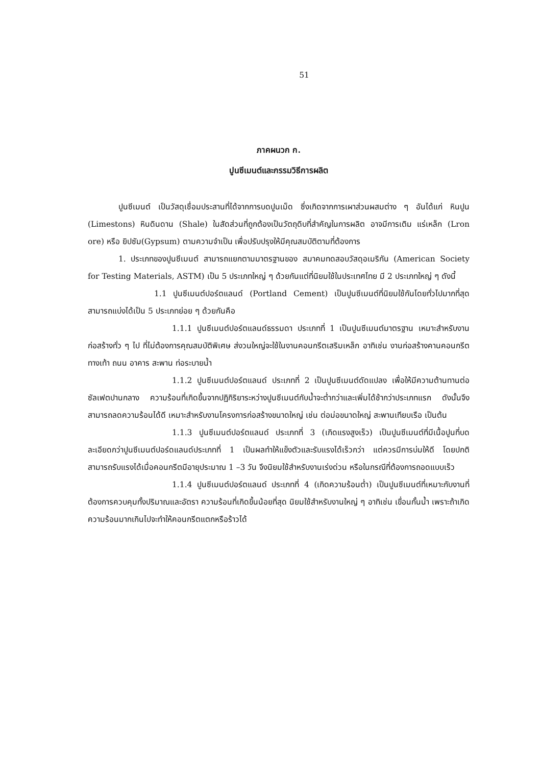51
ภาคผนวก ก.
ปูนซีเมนต์และกรรมวิธีการผลิต
ปูนซีเมนต์ เป็นวัสดุเชื่อมประสานที่ได้จากการบดปูนเม็ด ซึ่งเกิดจากการเผาส่วนผสมต่าง ๆ อันได้แก่ หินปูน (Limestons) หินดินดาน (Shale) ในสัดส่วนที่ถูกต้องเป็นวัตถุดิบที่สำคัญในการผลิต อาจมีการเติม แร่เหล็ก (Lron ore) หรือ ยิปซัม(Gypsum) ตามความจำเป็น เพื่อปรับปรุงให้มีคุณสมบัติตามที่ต้องการ
1. ประเภทของปูนซีเมนต์ สามารถแยกตามมาตรฐานของ สมาคมทดสอบวัสดุอเมริกัน (American Society for Testing Materials, ASTM) เป็น 5 ประเภทใหญ่ ๆ ด้วยกันแต่ที่นิยมใช้ในประเทศไทย มี 2 ประเภทใหญ่ ๆ ดังนี้
1.1 ปูนซีเมนต์ปอร์ตแลนด์ (Portland Cement) เป็นปูนซีเมนต์ที่นิยมใช้กันโดยทั่วไปมากที่สุด สามารถแบ่งได้เป็น 5 ประเภทย่อย ๆ ด้วยกันคือ
1.1.1 ปูนซีเมนต์ปอร์ตแลนด์ธรรมดา ประเภทที่ 1 เป็นปูนซีเมนต์มาตรฐาน เหมาะสำหรับงานก่อสร้างทั่ว ๆ ไป ที่ไม่ต้องการคุณสมบัติพิเศษ ส่งวนใหญ่จะใช้ในงานคอนกรีตเสริมเหล็ก อาทิเช่น งานก่อสร้างคานคอนกรีต ทางเท้า ถนน อาคาร สะพาน ท่อระบายน้ำ
1.1.2 ปูนซีเมนต์ปอร์ตแลนด์ ประเภทที่ 2 เป็นปูนซีเมนต์ดัดแปลง เพื่อให้มีความต้านทานต่อซัลเฟตปานกลาง ความร้อนที่เกิดขึ้นจากปฏิกิริยาระหว่างปูนซีเมนต์กับน้ำจะต่ำกว่าและเพิ่มได้ช้ากว่าประเภทแรก ดังนั้นจึงสามารถลดความร้อนได้ดี เหมาะสำหรับงานโครงการก่อสร้างขนาดใหญ่ เช่น ต่อม่อขนาดใหญ่ สะพานเทียบเรือ เป็นต้น
1.1.3 ปูนซีเมนต์ปอร์ตแลนด์ ประเภทที่ 3 (เกิดแรงสูงเร็ว) เป็นปูนซีเมนต์ที่มีเนื้อปูนที่บดละเอียดกว่าปูนซีเมนต์ปอร์ดแลนด์ประเภทที่ 1 เป็นผลทำให้แข็งตัวและรับแรงได้เร็วกว่า แต่ควรมีการบ่มให้ดี โดยปกติสามารถรับแรงได้เมื่อคอนกรีตมีอายุประมาณ 1 –3 วัน จึงนิยมใช้สำหรับงานเร่งด่วน หรือในกรณีที่ต้องการถอดแบบเร็ว
1.1.4 ปูนซีเมนต์ปอร์ตแลนด์ ประเภทที่ 4 (เกิดความร้อนต่ำ) เป็นปูนซีเมนต์ที่เหมาะกับงานที่ต้องการควบคุมทั้งปริมาณและอัตรา ความร้อนที่เกิดขึ้นน้อยที่สุด นิยมใช้สำหรับงานใหญ่ ๆ อาทิเช่น เขื่อนกั้นน้ำ เพราะถ้าเกิดความร้อนมากเกินไปจะทำให้คอนกรีตแตกหรือร้าวได้